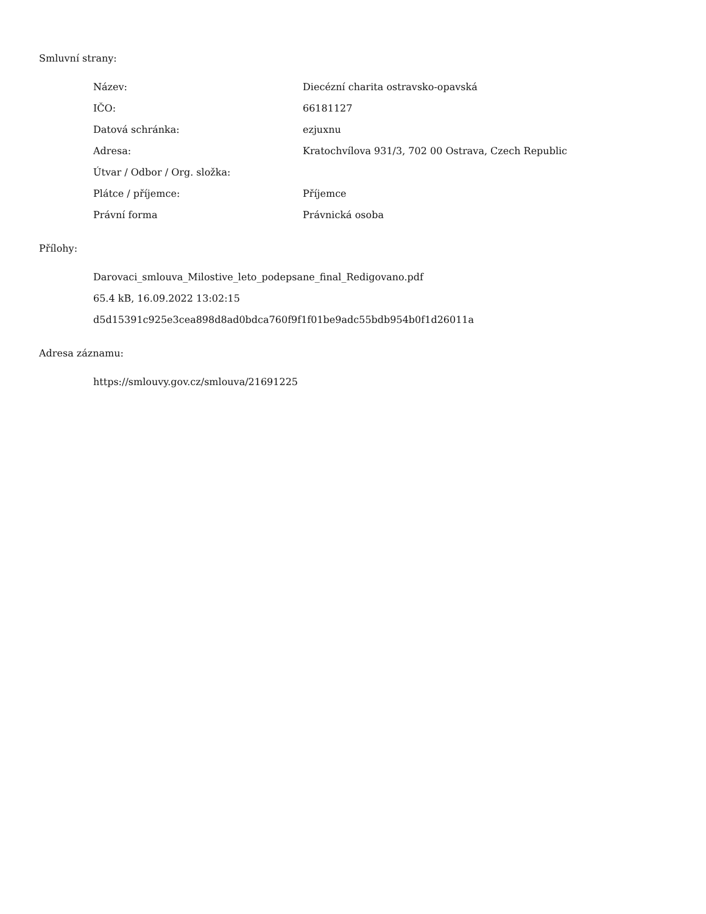Smluvní strany:
| Název: | Diecézní charita ostravsko-opavská |
| IČO: | 66181127 |
| Datová schránka: | ezjuxnu |
| Adresa: | Kratochvílova 931/3, 702 00 Ostrava, Czech Republic |
| Útvar / Odbor / Org. složka: | |
| Plátce / příjemce: | Příjemce |
| Právní forma | Právnická osoba |
Přílohy:
Darovaci_smlouva_Milostive_leto_podepsane_final_Redigovano.pdf
65.4 kB, 16.09.2022 13:02:15
d5d15391c925e3cea898d8ad0bdca760f9f1f01be9adc55bdb954b0f1d26011a
Adresa záznamu:
https://smlouvy.gov.cz/smlouva/21691225